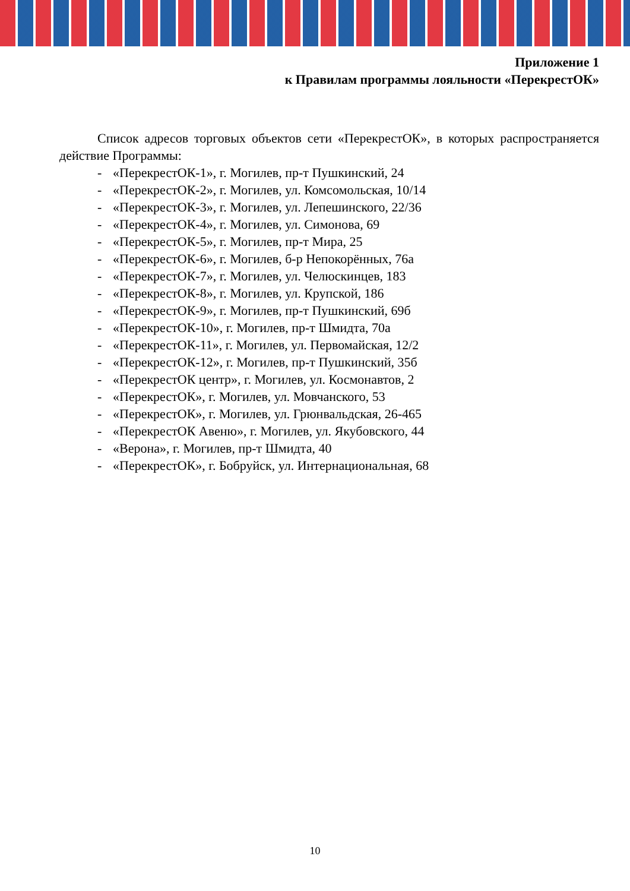Приложение 1
к Правилам программы лояльности «ПерекрестОК»
Список адресов торговых объектов сети «ПерекрестОК», в которых распространяется действие Программы:
- «ПерекрестОК-1», г. Могилев, пр-т Пушкинский, 24
- «ПерекрестОК-2», г. Могилев, ул. Комсомольская, 10/14
- «ПерекрестОК-3», г. Могилев, ул. Лепешинского, 22/36
- «ПерекрестОК-4», г. Могилев, ул. Симонова, 69
- «ПерекрестОК-5», г. Могилев, пр-т Мира, 25
- «ПерекрестОК-6», г. Могилев, б-р Непокорённых, 76а
- «ПерекрестОК-7», г. Могилев, ул. Челюскинцев, 183
- «ПерекрестОК-8», г. Могилев, ул. Крупской, 186
- «ПерекрестОК-9», г. Могилев, пр-т Пушкинский, 69б
- «ПерекрестОК-10», г. Могилев, пр-т Шмидта, 70а
- «ПерекрестОК-11», г. Могилев, ул. Первомайская, 12/2
- «ПерекрестОК-12», г. Могилев, пр-т Пушкинский, 35б
- «ПерекрестОК центр», г. Могилев, ул. Космонавтов, 2
- «ПерекрестОК», г. Могилев, ул. Мовчанского, 53
- «ПерекрестОК», г. Могилев, ул. Грюнвальдская, 26-465
- «ПерекрестОК Авеню», г. Могилев, ул. Якубовского, 44
- «Верона», г. Могилев, пр-т Шмидта, 40
- «ПерекрестОК», г. Бобруйск, ул. Интернациональная, 68
10